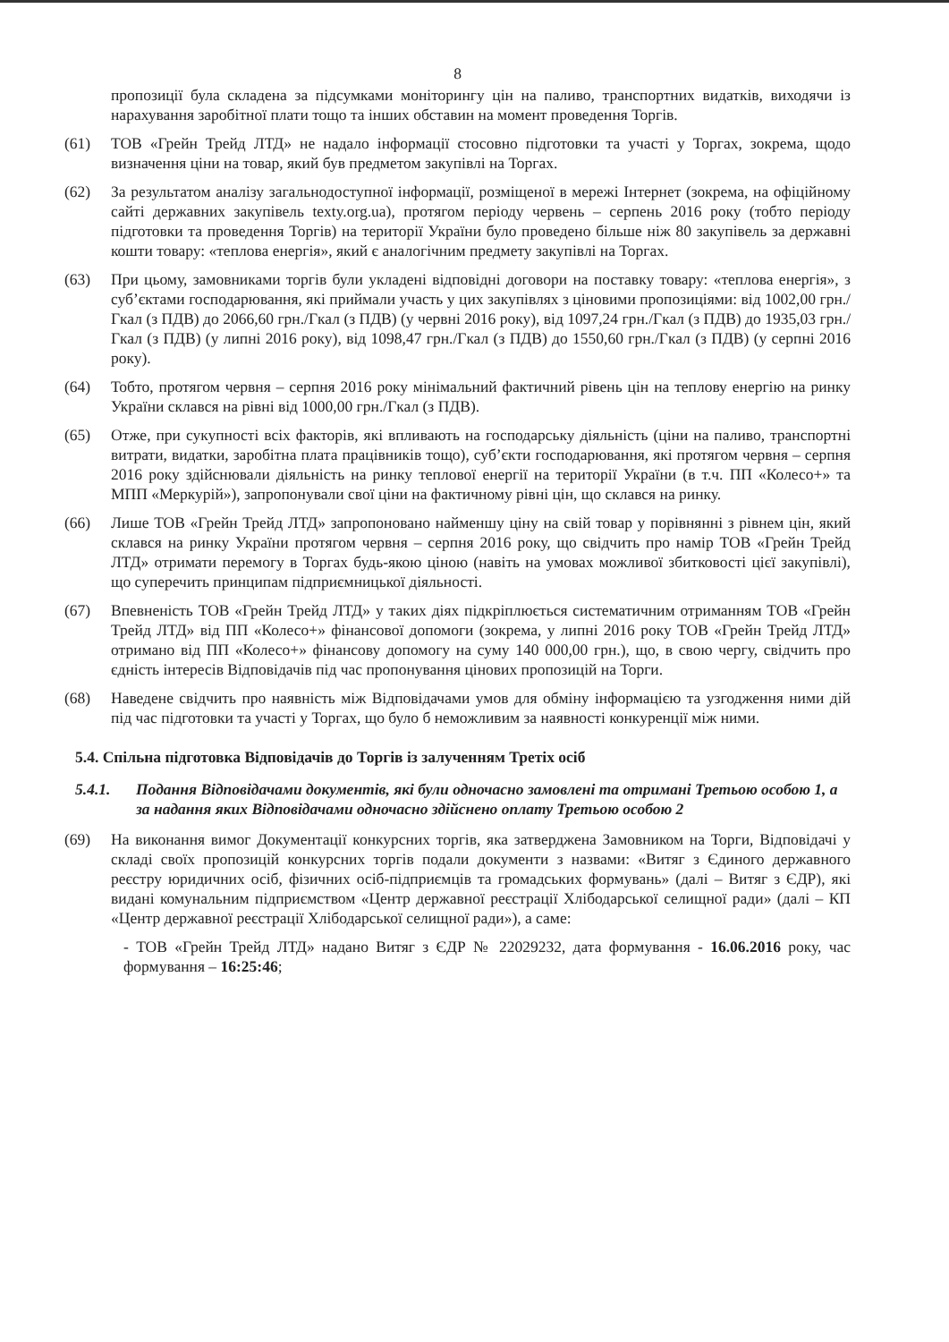8
пропозиції була складена за підсумками моніторингу цін на паливо, транспортних видатків, виходячи із нарахування заробітної плати тощо та інших обставин на момент проведення Торгів.
(61) ТОВ «Грейн Трейд ЛТД» не надало інформації стосовно підготовки та участі у Торгах, зокрема, щодо визначення ціни на товар, який був предметом закупівлі на Торгах.
(62) За результатом аналізу загальнодоступної інформації, розміщеної в мережі Інтернет (зокрема, на офіційному сайті державних закупівель texty.org.ua), протягом періоду червень – серпень 2016 року (тобто періоду підготовки та проведення Торгів) на території України було проведено більше ніж 80 закупівель за державні кошти товару: «теплова енергія», який є аналогічним предмету закупівлі на Торгах.
(63) При цьому, замовниками торгів були укладені відповідні договори на поставку товару: «теплова енергія», з суб’єктами господарювання, які приймали участь у цих закупівлях з ціновими пропозиціями: від 1002,00 грн./Гкал (з ПДВ) до 2066,60 грн./Гкал (з ПДВ) (у червні 2016 року), від 1097,24 грн./Гкал (з ПДВ) до 1935,03 грн./Гкал (з ПДВ) (у липні 2016 року), від 1098,47 грн./Гкал (з ПДВ) до 1550,60 грн./Гкал (з ПДВ) (у серпні 2016 року).
(64) Тобто, протягом червня – серпня 2016 року мінімальний фактичний рівень цін на теплову енергію на ринку України склався на рівні від 1000,00 грн./Гкал (з ПДВ).
(65) Отже, при сукупності всіх факторів, які впливають на господарську діяльність (ціни на паливо, транспортні витрати, видатки, заробітна плата працівників тощо), суб’єкти господарювання, які протягом червня – серпня 2016 року здійснювали діяльність на ринку теплової енергії на території України (в т.ч. ПП «Колесо+» та МПП «Меркурій»), запропонували свої ціни на фактичному рівні цін, що склався на ринку.
(66) Лише ТОВ «Грейн Трейд ЛТД» запропоновано найменшу ціну на свій товар у порівнянні з рівнем цін, який склався на ринку України протягом червня – серпня 2016 року, що свідчить про намір ТОВ «Грейн Трейд ЛТД» отримати перемогу в Торгах будь-якою ціною (навіть на умовах можливої збитковості цієї закупівлі), що суперечить принципам підприємницької діяльності.
(67) Впевненість ТОВ «Грейн Трейд ЛТД» у таких діях підкріплюється систематичним отриманням ТОВ «Грейн Трейд ЛТД» від ПП «Колесо+» фінансової допомоги (зокрема, у липні 2016 року ТОВ «Грейн Трейд ЛТД» отримано від ПП «Колесо+» фінансову допомогу на суму 140 000,00 грн.), що, в свою чергу, свідчить про єдність інтересів Відповідачів під час пропонування цінових пропозицій на Торги.
(68) Наведене свідчить про наявність між Відповідачами умов для обміну інформацією та узгодження ними дій під час підготовки та участі у Торгах, що було б неможливим за наявності конкуренції між ними.
5.4. Спільна підготовка Відповідачів до Торгів із залученням Третіх осіб
5.4.1. Подання Відповідачами документів, які були одночасно замовлені та отримані Третьою особою 1, а за надання яких Відповідачами одночасно здійснено оплату Третьою особою 2
(69) На виконання вимог Документації конкурсних торгів, яка затверджена Замовником на Торги, Відповідачі у складі своїх пропозицій конкурсних торгів подали документи з назвами: «Витяг з Єдиного державного реєстру юридичних осіб, фізичних осіб-підприємців та громадських формувань» (далі – Витяг з ЄДР), які видані комунальним підприємством «Центр державної реєстрації Хлібодарської селищної ради» (далі – КП «Центр державної реєстрації Хлібодарської селищної ради»), а саме:
- ТОВ «Грейн Трейд ЛТД» надано Витяг з ЄДР № 22029232, дата формування - 16.06.2016 року, час формування – 16:25:46;